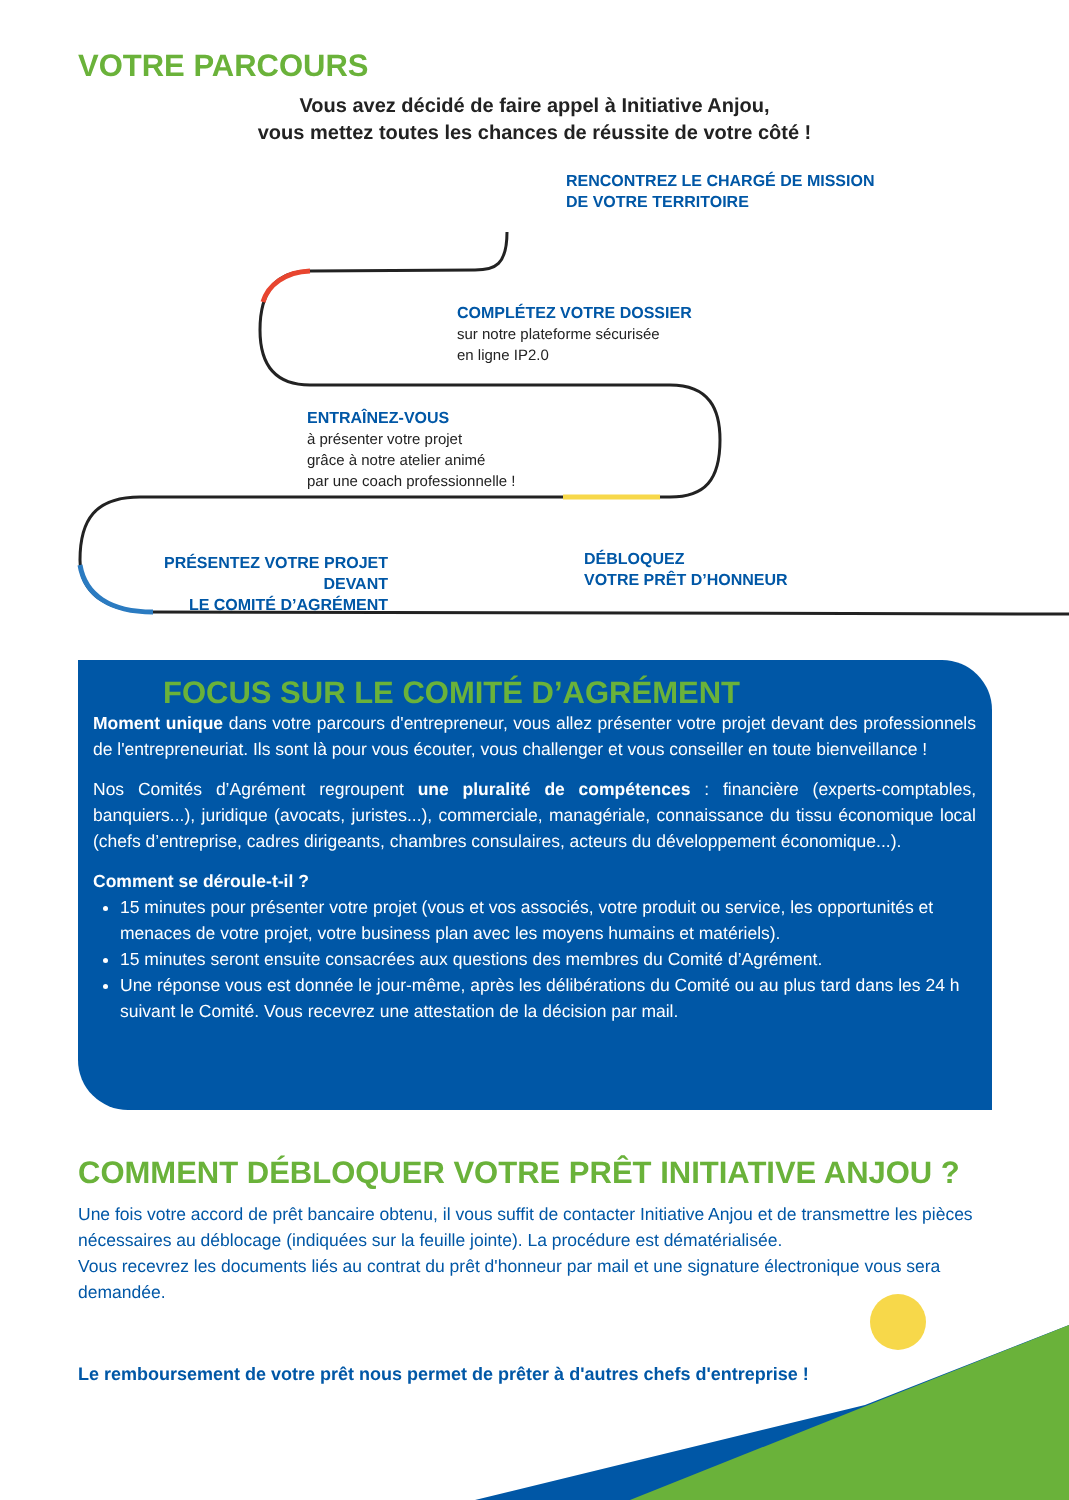VOTRE PARCOURS
Vous avez décidé de faire appel à Initiative Anjou,
vous mettez toutes les chances de réussite de votre côté !
RENCONTREZ LE CHARGÉ DE MISSION
DE VOTRE TERRITOIRE
COMPLÉTEZ VOTRE DOSSIER
sur notre plateforme sécurisée
en ligne IP2.0
ENTRAÎNEZ-VOUS
à présenter votre projet
grâce à notre atelier animé
par une coach professionnelle !
PRÉSENTEZ VOTRE PROJET DEVANT
LE COMITÉ D’AGRÉMENT
DÉBLOQUEZ
VOTRE PRÊT D’HONNEUR
FOCUS SUR LE COMITÉ D’AGRÉMENT
Moment unique dans votre parcours d'entrepreneur, vous allez présenter votre projet devant des professionnels de l'entrepreneuriat. Ils sont là pour vous écouter, vous challenger et vous conseiller en toute bienveillance !
Nos Comités d’Agrément regroupent une pluralité de compétences : financière (experts-comptables, banquiers...), juridique (avocats, juristes...), commerciale, managériale, connaissance du tissu économique local (chefs d’entreprise, cadres dirigeants, chambres consulaires, acteurs du développement économique...).
Comment se déroule-t-il ?
15 minutes pour présenter votre projet (vous et vos associés, votre produit ou service, les opportunités et menaces de votre projet, votre business plan avec les moyens humains et matériels).
15 minutes seront ensuite consacrées aux questions des membres du Comité d’Agrément.
Une réponse vous est donnée le jour-même, après les délibérations du Comité ou au plus tard dans les 24 h suivant le Comité. Vous recevrez une attestation de la décision par mail.
COMMENT DÉBLOQUER VOTRE PRÊT INITIATIVE ANJOU ?
Une fois votre accord de prêt bancaire obtenu, il vous suffit de contacter Initiative Anjou et de transmettre les pièces nécessaires au déblocage (indiquées sur la feuille jointe). La procédure est dématérialisée.
Vous recevrez les documents liés au contrat du prêt d'honneur par mail et une signature électronique vous sera demandée.
Le remboursement de votre prêt nous permet de prêter à d'autres chefs d'entreprise !